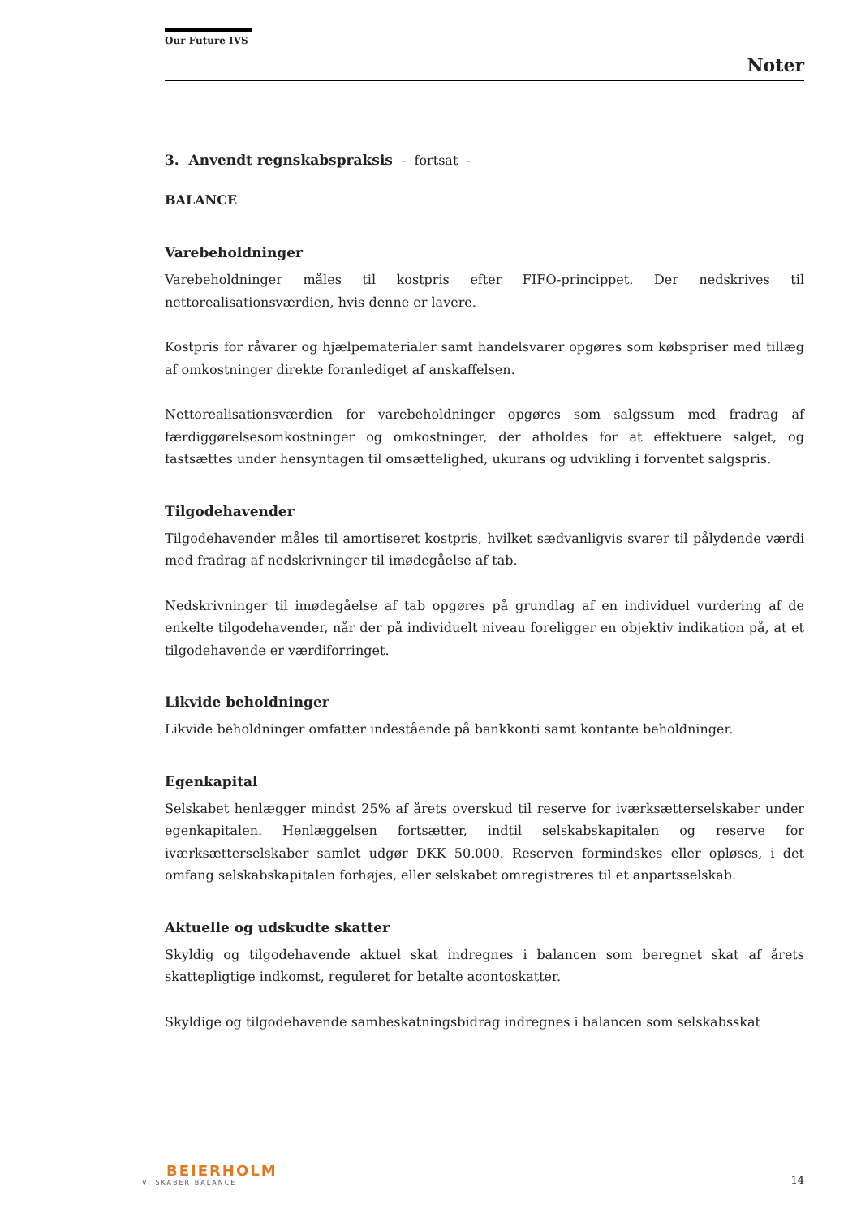Our Future IVS
Noter
3. Anvendt regnskabspraksis - fortsat -
BALANCE
Varebeholdninger
Varebeholdninger måles til kostpris efter FIFO-princippet. Der nedskrives til nettorealisationsværdien, hvis denne er lavere.
Kostpris for råvarer og hjælpematerialer samt handelsvarer opgøres som købspriser med tillæg af omkostninger direkte foranlediget af anskaffelsen.
Nettorealisationsværdien for varebeholdninger opgøres som salgssum med fradrag af færdiggørelsesomkostninger og omkostninger, der afholdes for at effektuere salget, og fastsættes under hensyntagen til omsættelighed, ukurans og udvikling i forventet salgspris.
Tilgodehavender
Tilgodehavender måles til amortiseret kostpris, hvilket sædvanligvis svarer til pålydende værdi med fradrag af nedskrivninger til imødegåelse af tab.
Nedskrivninger til imødegåelse af tab opgøres på grundlag af en individuel vurdering af de enkelte tilgodehavender, når der på individuelt niveau foreligger en objektiv indikation på, at et tilgodehavende er værdiforringet.
Likvide beholdninger
Likvide beholdninger omfatter indestående på bankkonti samt kontante beholdninger.
Egenkapital
Selskabet henlægger mindst 25% af årets overskud til reserve for iværksætterselskaber under egenkapitalen. Henlæggelsen fortsætter, indtil selskabskapitalen og reserve for iværksætterselskaber samlet udgør DKK 50.000. Reserven formindskes eller opløses, i det omfang selskabskapitalen forhøjes, eller selskabet omregistreres til et anpartsselskab.
Aktuelle og udskudte skatter
Skyldig og tilgodehavende aktuel skat indregnes i balancen som beregnet skat af årets skattepligtige indkomst, reguleret for betalte acontoskatter.
Skyldige og tilgodehavende sambeskatningsbidrag indregnes i balancen som selskabsskat
BEIERHOLM
VI SKABER BALANCE
14